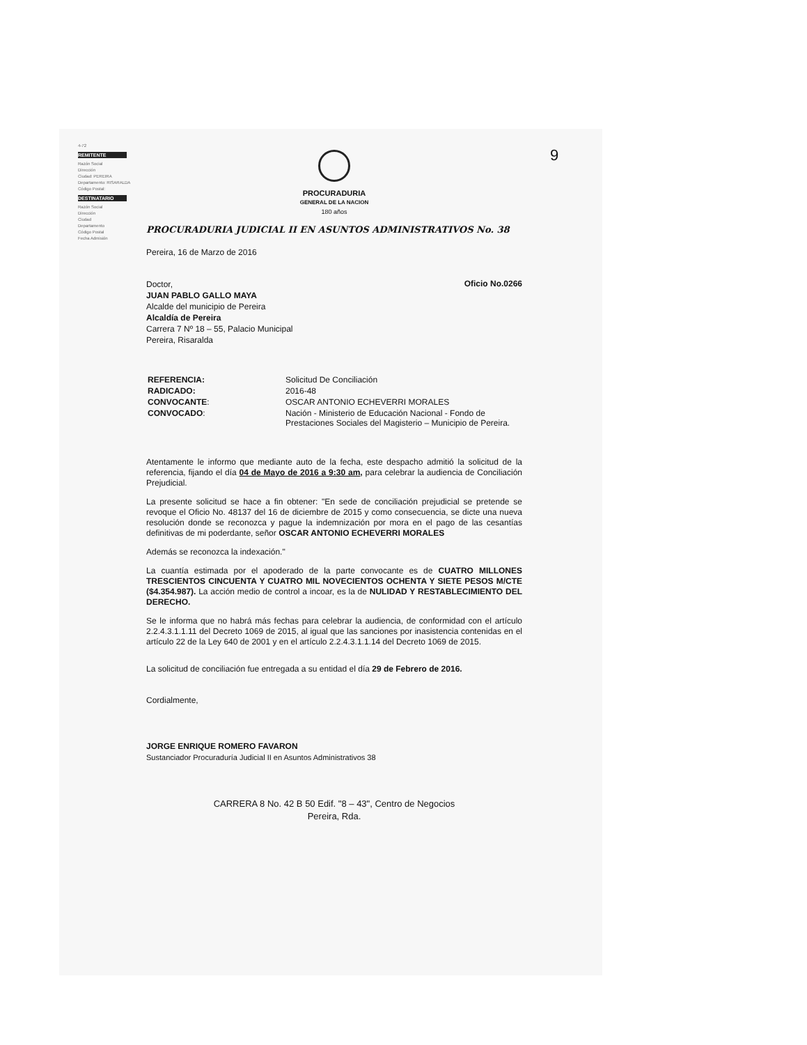9
4-72
REMITENTE
Razón Social
Dirección
Ciudad: PEREIRA
Departamento: RISARALDA
Código Postal:
DESTINATARIO
Razón Social
Dirección
Ciudad
Departamento
Código Postal
Fecha Admisión
PROCURADURIA
GENERAL DE LA NACION
180 años
PROCURADURIA JUDICIAL II EN ASUNTOS ADMINISTRATIVOS No. 38
Pereira, 16 de Marzo de 2016
Doctor,
JUAN PABLO GALLO MAYA
Alcalde del municipio de Pereira
Alcaldía de Pereira
Carrera 7 Nº 18 – 55, Palacio Municipal
Pereira, Risaralda
Oficio No.0266
| REFERENCIA: | Solicitud De Conciliación |
| RADICADO: | 2016-48 |
| CONVOCANTE : | OSCAR ANTONIO ECHEVERRI MORALES |
| CONVOCADO : | Nación - Ministerio de Educación Nacional - Fondo de Prestaciones Sociales del Magisterio – Municipio de Pereira. |
Atentamente le informo que mediante auto de la fecha, este despacho admitió la solicitud de la referencia, fijando el día 04 de Mayo de 2016 a 9:30 am, para celebrar la audiencia de Conciliación Prejudicial.
La presente solicitud se hace a fin obtener: "En sede de conciliación prejudicial se pretende se revoque el Oficio No. 48137 del 16 de diciembre de 2015 y como consecuencia, se dicte una nueva resolución donde se reconozca y pague la indemnización por mora en el pago de las cesantías definitivas de mi poderdante, señor OSCAR ANTONIO ECHEVERRI MORALES
Además se reconozca la indexación."
La cuantía estimada por el apoderado de la parte convocante es de CUATRO MILLONES TRESCIENTOS CINCUENTA Y CUATRO MIL NOVECIENTOS OCHENTA Y SIETE PESOS M/CTE ($4.354.987). La acción medio de control a incoar, es la de NULIDAD Y RESTABLECIMIENTO DEL DERECHO.
Se le informa que no habrá más fechas para celebrar la audiencia, de conformidad con el artículo 2.2.4.3.1.1.11 del Decreto 1069 de 2015, al igual que las sanciones por inasistencia contenidas en el artículo 22 de la Ley 640 de 2001 y en el artículo 2.2.4.3.1.1.14 del Decreto 1069 de 2015.
La solicitud de conciliación fue entregada a su entidad el día 29 de Febrero de 2016.
Cordialmente,
JORGE ENRIQUE ROMERO FAVARON
Sustanciador Procuraduría Judicial II en Asuntos Administrativos 38
CARRERA 8 No. 42 B 50 Edif. "8 – 43", Centro de Negocios
Pereira, Rda.